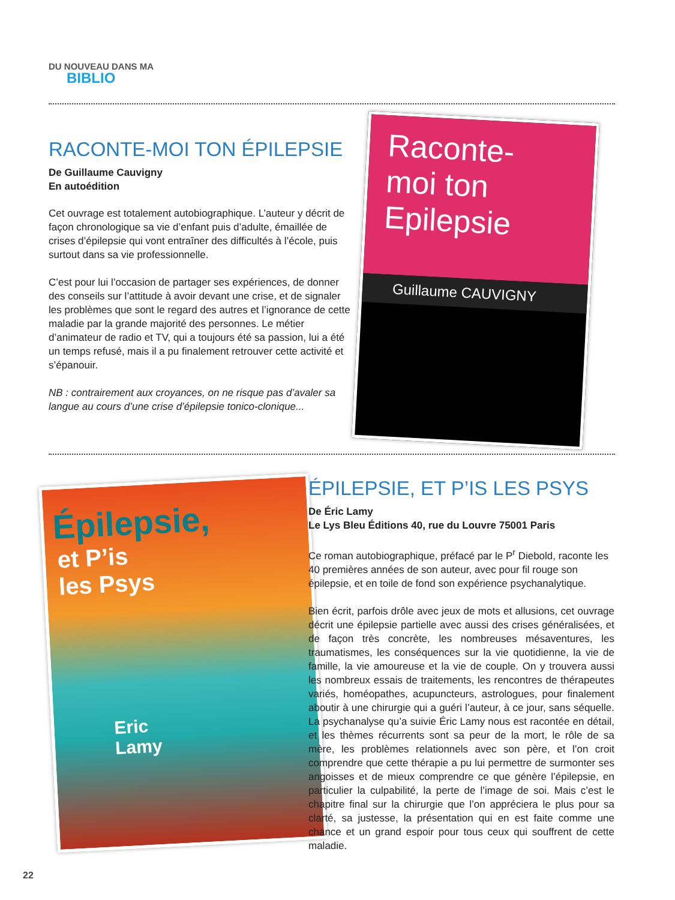DU NOUVEAU DANS MA
BIBLIO
RACONTE-MOI TON ÉPILEPSIE
De Guillaume Cauvigny
En autoédition
Cet ouvrage est totalement autobiographique. L’auteur y décrit de façon chronologique sa vie d’enfant puis d’adulte, émaillée de crises d’épilepsie qui vont entraîner des difficultés à l’école, puis surtout dans sa vie professionnelle.
C’est pour lui l’occasion de partager ses expériences, de donner des conseils sur l’attitude à avoir devant une crise, et de signaler les problèmes que sont le regard des autres et l’ignorance de cette maladie par la grande majorité des personnes. Le métier d’animateur de radio et TV, qui a toujours été sa passion, lui a été un temps refusé, mais il a pu finalement retrouver cette activité et s’épanouir.
NB : contrairement aux croyances, on ne risque pas d’avaler sa langue au cours d’une crise d’épilepsie tonico-clonique...
Raconte-
moi ton
Epilepsie
Guillaume CAUVIGNY
Épilepsie,
et P’is
les Psys
Eric
Lamy
ÉPILEPSIE, ET P’IS LES PSYS
De Éric Lamy
Le Lys Bleu Éditions 40, rue du Louvre 75001 Paris
Ce roman autobiographique, préfacé par le P<sup>r</sup> Diebold, raconte les 40 premières années de son auteur, avec pour fil rouge son épilepsie, et en toile de fond son expérience psychanalytique.
Bien écrit, parfois drôle avec jeux de mots et allusions, cet ouvrage décrit une épilepsie partielle avec aussi des crises généralisées, et de façon très concrète, les nombreuses mésaventures, les traumatismes, les conséquences sur la vie quotidienne, la vie de famille, la vie amoureuse et la vie de couple. On y trouvera aussi les nombreux essais de traitements, les rencontres de thérapeutes variés, homéopathes, acupuncteurs, astrologues, pour finalement aboutir à une chirurgie qui a guéri l’auteur, à ce jour, sans séquelle. La psychanalyse qu’a suivie Éric Lamy nous est racontée en détail, et les thèmes récurrents sont sa peur de la mort, le rôle de sa mère, les problèmes relationnels avec son père, et l’on croit comprendre que cette thérapie a pu lui permettre de surmonter ses angoisses et de mieux comprendre ce que génère l’épilepsie, en particulier la culpabilité, la perte de l’image de soi. Mais c’est le chapitre final sur la chirurgie que l’on appréciera le plus pour sa clarté, sa justesse, la présentation qui en est faite comme une chance et un grand espoir pour tous ceux qui souffrent de cette maladie.
22